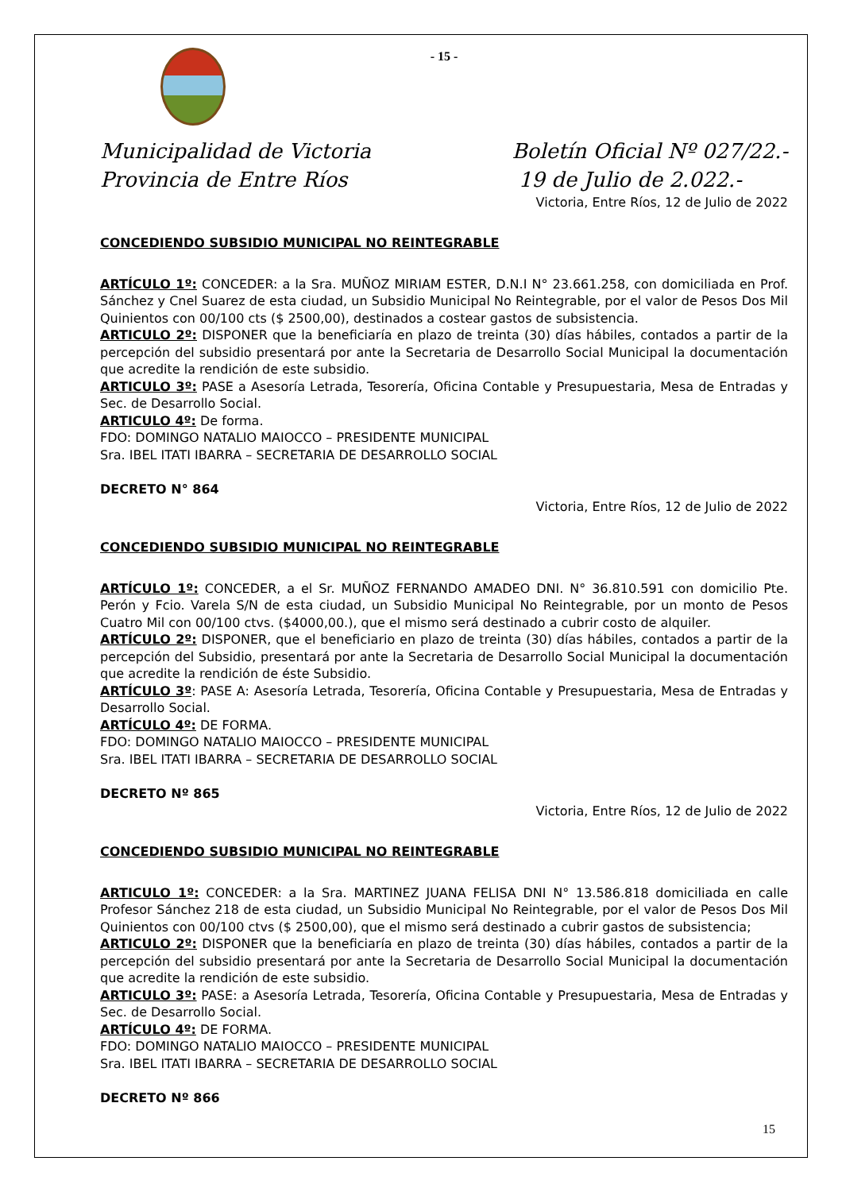- 15 -
Municipalidad de Victoria
Provincia de Entre Ríos
Boletín Oficial Nº 027/22.-
19 de Julio de 2.022.-
Victoria, Entre Ríos, 12 de Julio de 2022
CONCEDIENDO SUBSIDIO MUNICIPAL NO REINTEGRABLE
ARTÍCULO 1º: CONCEDER: a la Sra. MUÑOZ MIRIAM ESTER, D.N.I N° 23.661.258, con domiciliada en Prof. Sánchez y Cnel Suarez de esta ciudad, un Subsidio Municipal No Reintegrable, por el valor de Pesos Dos Mil Quinientos con 00/100 cts ($ 2500,00), destinados a costear gastos de subsistencia.
ARTICULO 2º: DISPONER que la beneficiaría en plazo de treinta (30) días hábiles, contados a partir de la percepción del subsidio presentará por ante la Secretaria de Desarrollo Social Municipal la documentación que acredite la rendición de este subsidio.
ARTICULO 3º: PASE a Asesoría Letrada, Tesorería, Oficina Contable y Presupuestaria, Mesa de Entradas y Sec. de Desarrollo Social.
ARTICULO 4º: De forma.
FDO: DOMINGO NATALIO MAIOCCO – PRESIDENTE MUNICIPAL
Sra. IBEL ITATI IBARRA – SECRETARIA DE DESARROLLO SOCIAL
DECRETO N° 864
Victoria, Entre Ríos, 12 de Julio de 2022
CONCEDIENDO SUBSIDIO MUNICIPAL NO REINTEGRABLE
ARTÍCULO 1º: CONCEDER, a el Sr. MUÑOZ FERNANDO AMADEO DNI. N° 36.810.591 con domicilio Pte. Perón y Fcio. Varela S/N de esta ciudad, un Subsidio Municipal No Reintegrable, por un monto de Pesos Cuatro Mil con 00/100 ctvs. ($4000,00.), que el mismo será destinado a cubrir costo de alquiler.
ARTÍCULO 2º: DISPONER, que el beneficiario en plazo de treinta (30) días hábiles, contados a partir de la percepción del Subsidio, presentará por ante la Secretaria de Desarrollo Social Municipal la documentación que acredite la rendición de éste Subsidio.
ARTÍCULO 3º: PASE A: Asesoría Letrada, Tesorería, Oficina Contable y Presupuestaria, Mesa de Entradas y Desarrollo Social.
ARTÍCULO 4º: DE FORMA.
FDO: DOMINGO NATALIO MAIOCCO – PRESIDENTE MUNICIPAL
Sra. IBEL ITATI IBARRA – SECRETARIA DE DESARROLLO SOCIAL
DECRETO Nº 865
Victoria, Entre Ríos, 12 de Julio de 2022
CONCEDIENDO SUBSIDIO MUNICIPAL NO REINTEGRABLE
ARTICULO 1º: CONCEDER: a la Sra. MARTINEZ JUANA FELISA DNI N° 13.586.818 domiciliada en calle Profesor Sánchez 218 de esta ciudad, un Subsidio Municipal No Reintegrable, por el valor de Pesos Dos Mil Quinientos con 00/100 ctvs ($ 2500,00), que el mismo será destinado a cubrir gastos de subsistencia;
ARTICULO 2º: DISPONER que la beneficiaría en plazo de treinta (30) días hábiles, contados a partir de la percepción del subsidio presentará por ante la Secretaria de Desarrollo Social Municipal la documentación que acredite la rendición de este subsidio.
ARTICULO 3º: PASE: a Asesoría Letrada, Tesorería, Oficina Contable y Presupuestaria, Mesa de Entradas y Sec. de Desarrollo Social.
ARTÍCULO 4º: DE FORMA.
FDO: DOMINGO NATALIO MAIOCCO – PRESIDENTE MUNICIPAL
Sra. IBEL ITATI IBARRA – SECRETARIA DE DESARROLLO SOCIAL
DECRETO Nº 866
15